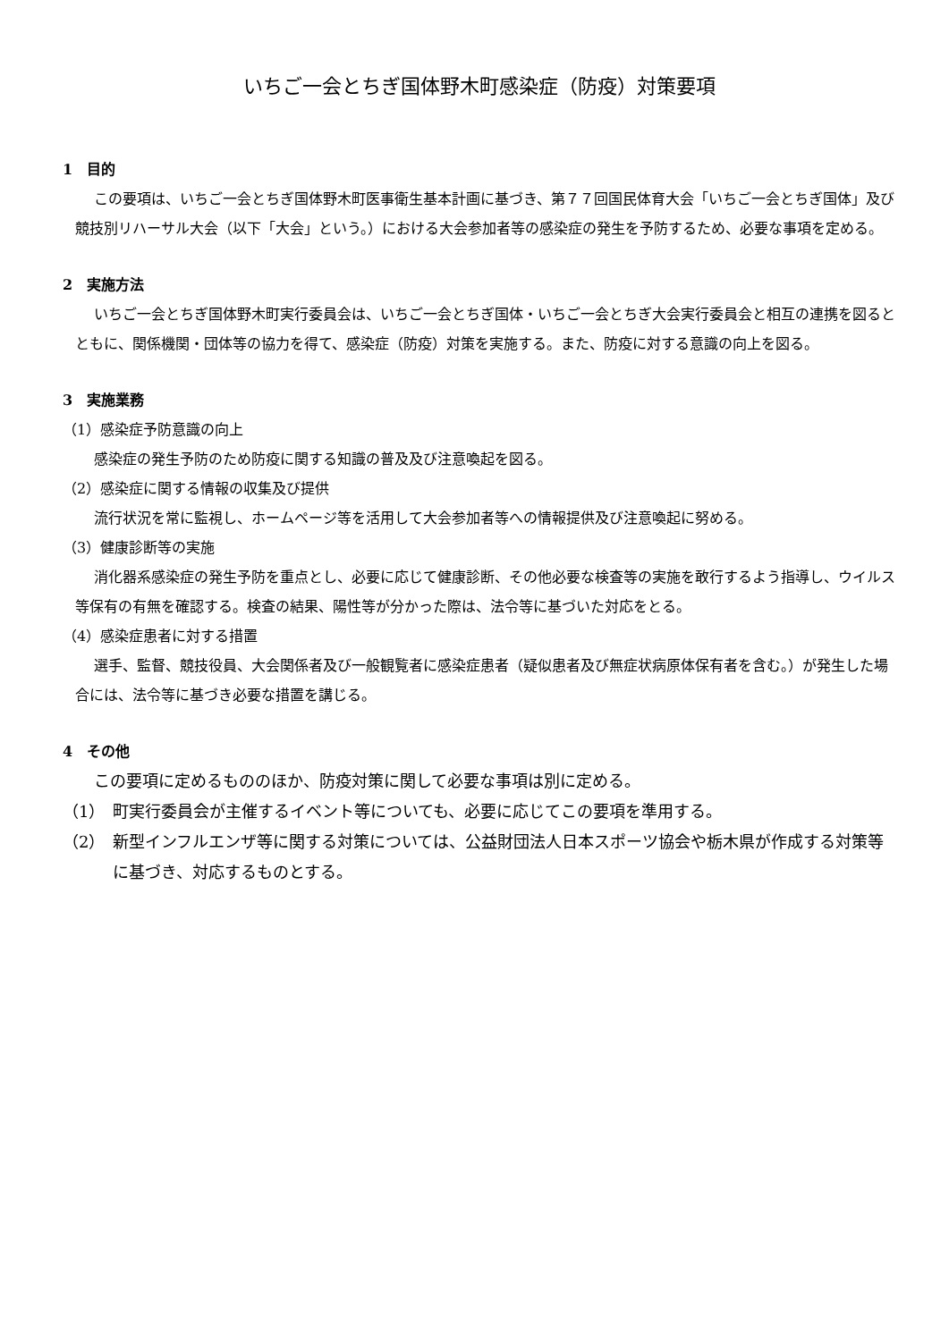いちご一会とちぎ国体野木町感染症（防疫）対策要項
1　目的
この要項は、いちご一会とちぎ国体野木町医事衛生基本計画に基づき、第７７回国民体育大会「いちご一会とちぎ国体」及び競技別リハーサル大会（以下「大会」という。）における大会参加者等の感染症の発生を予防するため、必要な事項を定める。
2　実施方法
いちご一会とちぎ国体野木町実行委員会は、いちご一会とちぎ国体・いちご一会とちぎ大会実行委員会と相互の連携を図るとともに、関係機関・団体等の協力を得て、感染症（防疫）対策を実施する。また、防疫に対する意識の向上を図る。
3　実施業務
（1）感染症予防意識の向上
感染症の発生予防のため防疫に関する知識の普及及び注意喚起を図る。
（2）感染症に関する情報の収集及び提供
流行状況を常に監視し、ホームページ等を活用して大会参加者等への情報提供及び注意喚起に努める。
（3）健康診断等の実施
消化器系感染症の発生予防を重点とし、必要に応じて健康診断、その他必要な検査等の実施を敢行するよう指導し、ウイルス等保有の有無を確認する。検査の結果、陽性等が分かった際は、法令等に基づいた対応をとる。
（4）感染症患者に対する措置
選手、監督、競技役員、大会関係者及び一般観覧者に感染症患者（疑似患者及び無症状病原体保有者を含む。）が発生した場合には、法令等に基づき必要な措置を講じる。
4　その他
この要項に定めるもののほか、防疫対策に関して必要な事項は別に定める。
（1）　町実行委員会が主催するイベント等についても、必要に応じてこの要項を準用する。
（2）　新型インフルエンザ等に関する対策については、公益財団法人日本スポーツ協会や栃木県が作成する対策等に基づき、対応するものとする。